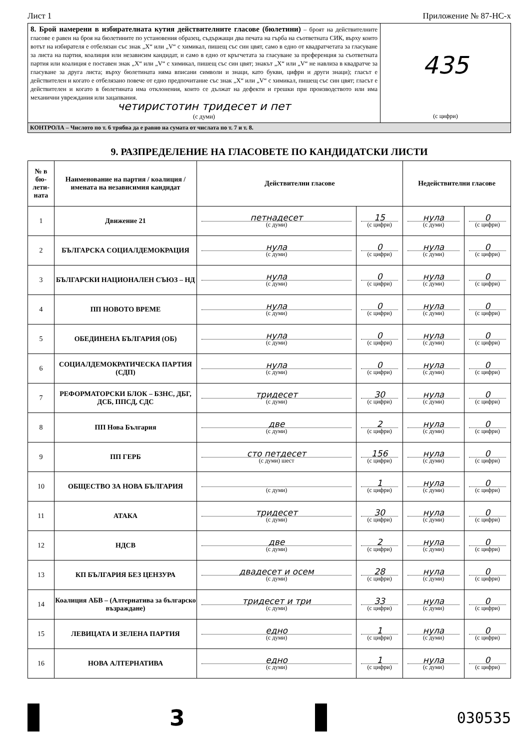Лист 1 Приложение № 87-НС-х
8. Брой намерени в избирателната кутия действителните гласове (бюлетини) – броят на действителните гласове е равен на броя на бюлетините по установения образец, съдържащи два печата на гърба на съответната СИК, върху които вотът на избирателя е отбелязан със знак „X“ или „V“ с химикал, пишещ със син цвят, само в едно от квадратчетата за гласуване за листа на партия, коалиция или независим кандидат, и само в едно от кръгчетата за гласуване за преференция за съответната партия или коалиция е поставен знак „X“ или „V“ с химикал, пишещ със син цвят; знакът „X“ или „V“ не навлиза в квадратче за гласуване за друга листа; върху бюлетината няма вписани символи и знаци, като букви, цифри и други знаци); гласът е действителен и когато е отбелязано повече от едно предпочитание със знак „X“ или „V“ с химикал, пишещ със син цвят; гласът е действителен и когато в бюлетината има отклонения, които се дължат на дефекти и грешки при производството или има механични увреждания или зацапвания.
четиристотин тридесет и пет
(с думи)
435
(с цифри)
КОНТРОЛА – Числото по т. 6 трябва да е равно на сумата от числата по т. 7 и т. 8.
9. РАЗПРЕДЕЛЕНИЕ НА ГЛАСОВЕТЕ ПО КАНДИДАТСКИ ЛИСТИ
| № в бю-лети-ната | Наименование на партия / коалиция / имената на независимия кандидат | Действителни гласове | | Недействителни гласове | |
| --- | --- | --- | --- | --- | --- |
| 1 | Движение 21 | петнадесет (с думи) | 15 (с цифри) | нула (с думи) | 0 (с цифри) |
| 2 | БЪЛГАРСКА СОЦИАЛДЕМОКРАЦИЯ | нула (с думи) | 0 (с цифри) | нула (с думи) | 0 (с цифри) |
| 3 | БЪЛГАРСКИ НАЦИОНАЛЕН СЪЮЗ – НД | нула (с думи) | 0 (с цифри) | нула (с думи) | 0 (с цифри) |
| 4 | ПП НОВОТО ВРЕМЕ | нула (с думи) | 0 (с цифри) | нула (с думи) | 0 (с цифри) |
| 5 | ОБЕДИНЕНА БЪЛГАРИЯ (ОБ) | нула (с думи) | 0 (с цифри) | нула (с думи) | 0 (с цифри) |
| 6 | СОЦИАЛДЕМОКРАТИЧЕСКА ПАРТИЯ (СДП) | нула (с думи) | 0 (с цифри) | нула (с думи) | 0 (с цифри) |
| 7 | РЕФОРМАТОРСКИ БЛОК – БЗНС, ДБГ, ДСБ, ППСД, СДС | тридесет (с думи) | 30 (с цифри) | нула (с думи) | 0 (с цифри) |
| 8 | ПП Нова България | две (с думи) | 2 (с цифри) | нула (с думи) | 0 (с цифри) |
| 9 | ПП ГЕРБ | сто петдесет (с думи) шест | 156 (с цифри) | нула (с думи) | 0 (с цифри) |
| 10 | ОБЩЕСТВО ЗА НОВА БЪЛГАРИЯ | (с думи) | 1 (с цифри) | нула (с думи) | 0 (с цифри) |
| 11 | АТАКА | тридесет (с думи) | 30 (с цифри) | нула (с думи) | 0 (с цифри) |
| 12 | НДСВ | две (с думи) | 2 (с цифри) | нула (с думи) | 0 (с цифри) |
| 13 | КП БЪЛГАРИЯ БЕЗ ЦЕНЗУРА | двадесет и осем (с думи) | 28 (с цифри) | нула (с думи) | 0 (с цифри) |
| 14 | Коалиция АБВ – (Алтернатива за българско възраждане) | тридесет и три (с думи) | 33 (с цифри) | нула (с думи) | 0 (с цифри) |
| 15 | ЛЕВИЦАТА И ЗЕЛЕНА ПАРТИЯ | едно (с думи) | 1 (с цифри) | нула (с думи) | 0 (с цифри) |
| 16 | НОВА АЛТЕРНАТИВА | едно (с думи) | 1 (с цифри) | нула (с думи) | 0 (с цифри) |
3
030535